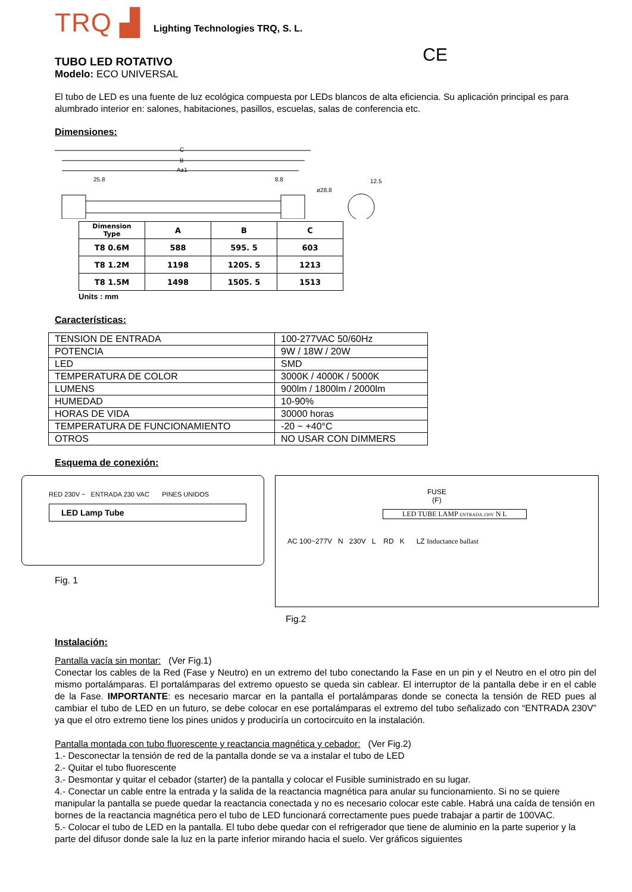TRQ ▟
Lighting Technologies TRQ, S. L.
TUBO LED ROTATIVO
CE
Modelo: ECO UNIVERSAL
El tubo de LED es una fuente de luz ecológica compuesta por LEDs blancos de alta eficiencia. Su aplicación principal es para alumbrado interior en: salones, habitaciones, pasillos, escuelas, salas de conferencia etc.
Dimensiones:
C
B
A±1
25.8
8.8
ø28.8
12.5
| Dimension Type | A | B | C |
| --- | --- | --- | --- |
| T8 0.6M | 588 | 595. 5 | 603 |
| T8 1.2M | 1198 | 1205. 5 | 1213 |
| T8 1.5M | 1498 | 1505. 5 | 1513 |
Units : mm
Características:
| TENSION DE ENTRADA | 100-277VAC 50/60Hz |
| POTENCIA | 9W / 18W / 20W |
| LED | SMD |
| TEMPERATURA DE COLOR | 3000K / 4000K / 5000K |
| LUMENS | 900lm / 1800lm / 2000lm |
| HUMEDAD | 10-90% |
| HORAS DE VIDA | 30000 horas |
| TEMPERATURA DE FUNCIONAMIENTO | -20 ~ +40°C |
| OTROS | NO USAR CON DIMMERS |
Esquema de conexión:
RED 230V ~ ENTRADA 230 VAC PINES UNIDOS
LED Lamp Tube
Fig. 1
FUSE
(F)
LED TUBE LAMP ENTRADA 230V N L
AC 100~277V N 230V L RD K LZ Inductance ballast
Fig.2
Instalación:
Pantalla vacía sin montar: (Ver Fig.1)
Conectar los cables de la Red (Fase y Neutro) en un extremo del tubo conectando la Fase en un pin y el Neutro en el otro pin del mismo portalámparas. El portalámparas del extremo opuesto se queda sin cablear. El interruptor de la pantalla debe ir en el cable de la Fase. IMPORTANTE: es necesario marcar en la pantalla el portalámparas donde se conecta la tensión de RED pues al cambiar el tubo de LED en un futuro, se debe colocar en ese portalámparas el extremo del tubo señalizado con “ENTRADA 230V” ya que el otro extremo tiene los pines unidos y produciría un cortocircuito en la instalación.
Pantalla montada con tubo fluorescente y reactancia magnética y cebador: (Ver Fig.2)
1.- Desconectar la tensión de red de la pantalla donde se va a instalar el tubo de LED
2.- Quitar el tubo fluorescente
3.- Desmontar y quitar el cebador (starter) de la pantalla y colocar el Fusible suministrado en su lugar.
4.- Conectar un cable entre la entrada y la salida de la reactancia magnética para anular su funcionamiento. Si no se quiere manipular la pantalla se puede quedar la reactancia conectada y no es necesario colocar este cable. Habrá una caída de tensión en bornes de la reactancia magnética pero el tubo de LED funcionará correctamente pues puede trabajar a partir de 100VAC.
5.- Colocar el tubo de LED en la pantalla. El tubo debe quedar con el refrigerador que tiene de aluminio en la parte superior y la parte del difusor donde sale la luz en la parte inferior mirando hacia el suelo. Ver gráficos siguientes